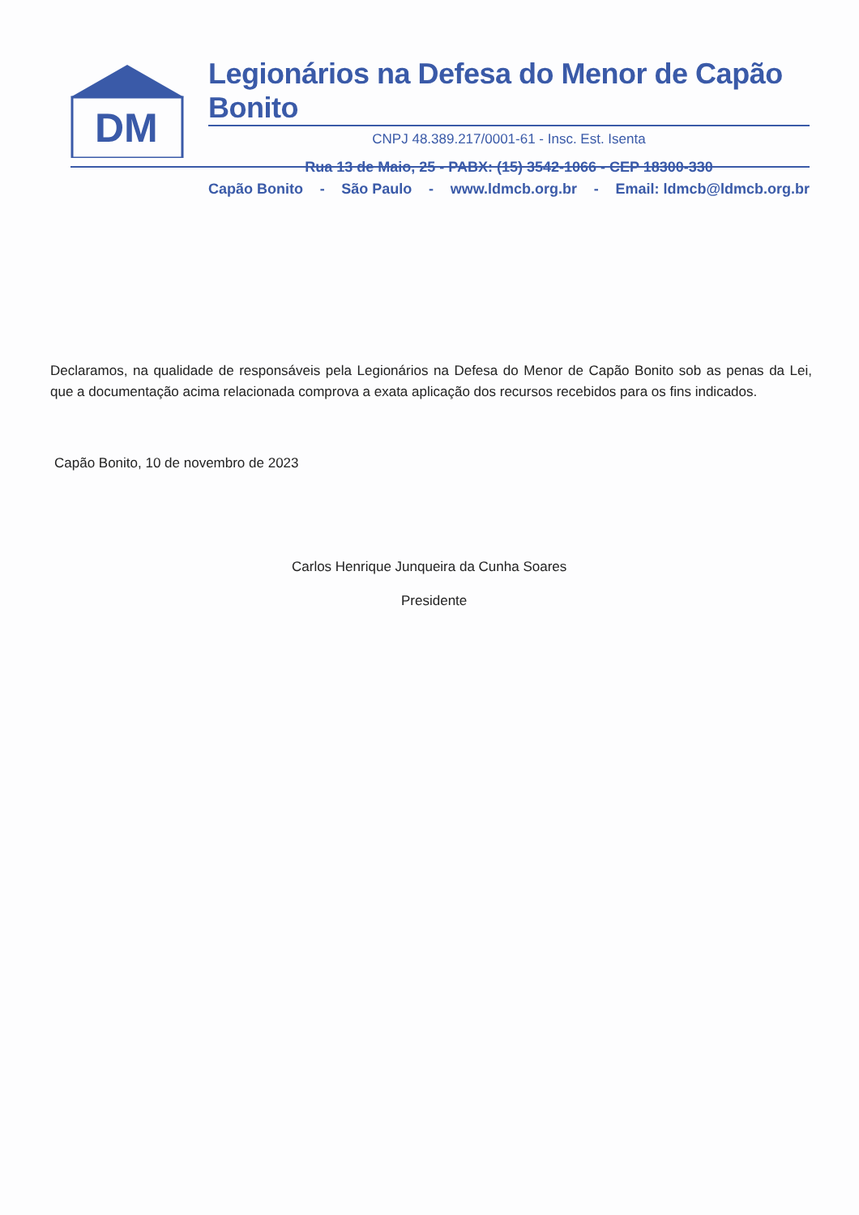DM
Legionários na Defesa do Menor de Capão Bonito
CNPJ 48.389.217/0001-61 - Insc. Est. Isenta
Rua 13 de Maio, 25 - PABX: (15) 3542-1066 - CEP 18300-330
Capão Bonito - São Paulo - www.ldmcb.org.br - Email: ldmcb@ldmcb.org.br
Declaramos, na qualidade de responsáveis pela Legionários na Defesa do Menor de Capão Bonito sob as penas da Lei, que a documentação acima relacionada comprova a exata aplicação dos recursos recebidos para os fins indicados.
Capão Bonito, 10 de novembro de 2023
Carlos Henrique Junqueira da Cunha Soares
Presidente